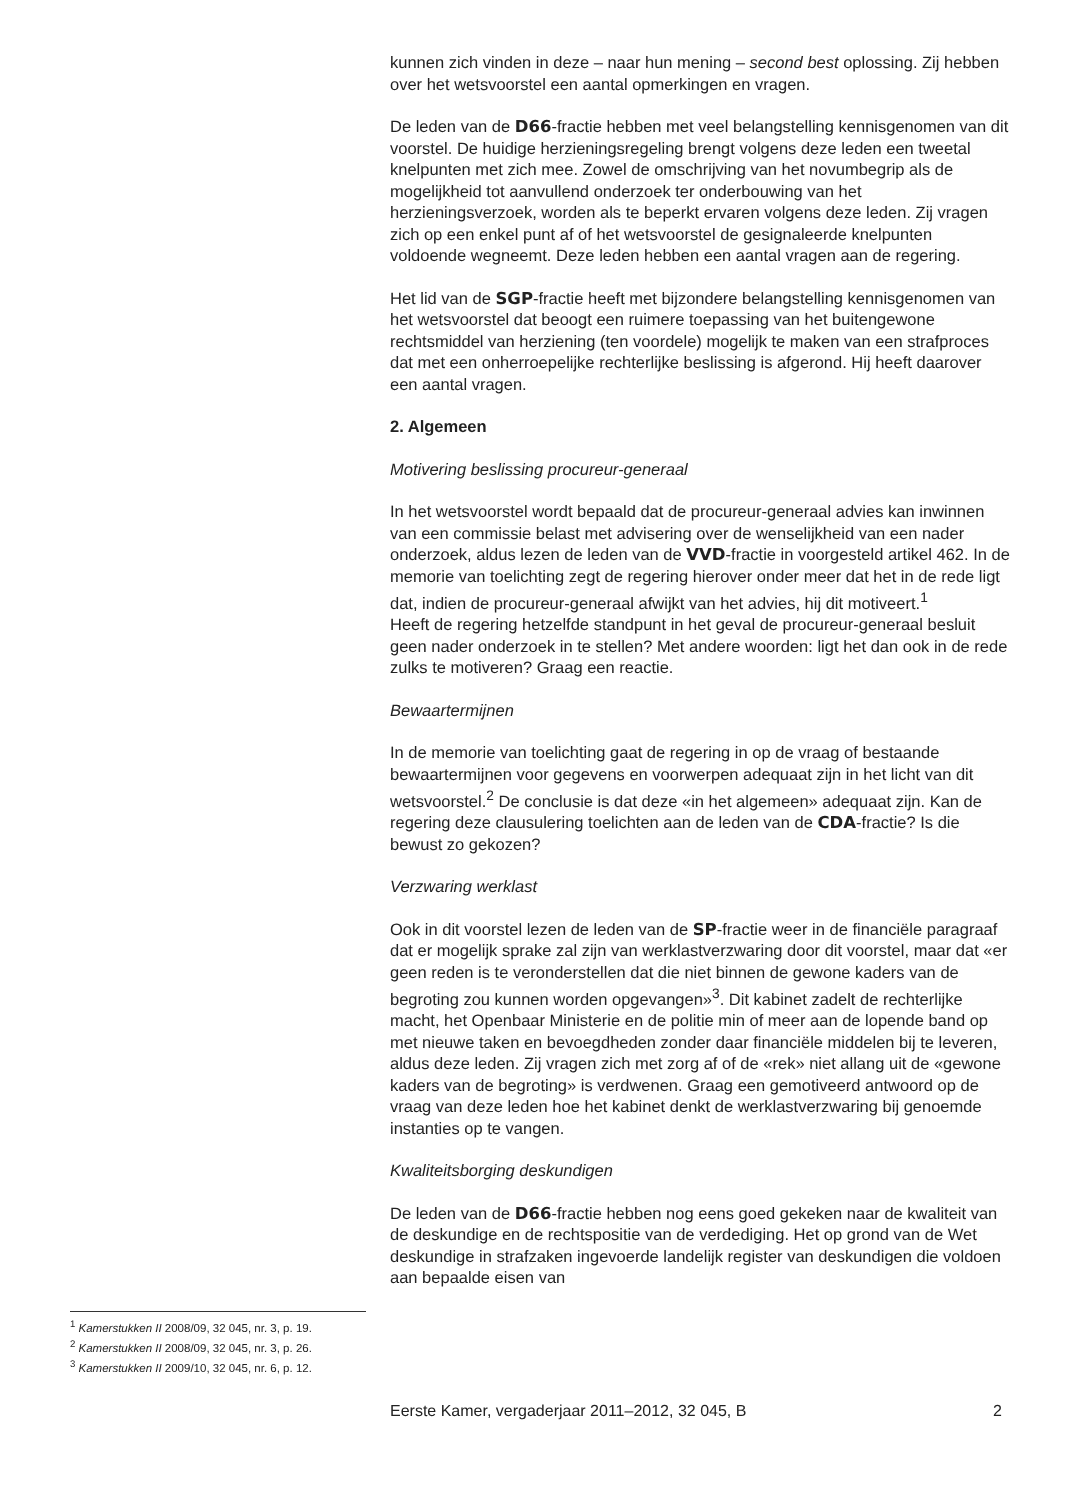kunnen zich vinden in deze – naar hun mening – second best oplossing. Zij hebben over het wetsvoorstel een aantal opmerkingen en vragen.
De leden van de D66-fractie hebben met veel belangstelling kennisgenomen van dit voorstel. De huidige herzieningsregeling brengt volgens deze leden een tweetal knelpunten met zich mee. Zowel de omschrijving van het novumbegrip als de mogelijkheid tot aanvullend onderzoek ter onderbouwing van het herzieningsverzoek, worden als te beperkt ervaren volgens deze leden. Zij vragen zich op een enkel punt af of het wetsvoorstel de gesignaleerde knelpunten voldoende wegneemt. Deze leden hebben een aantal vragen aan de regering.
Het lid van de SGP-fractie heeft met bijzondere belangstelling kennisgenomen van het wetsvoorstel dat beoogt een ruimere toepassing van het buitengewone rechtsmiddel van herziening (ten voordele) mogelijk te maken van een strafproces dat met een onherroepelijke rechterlijke beslissing is afgerond. Hij heeft daarover een aantal vragen.
2. Algemeen
Motivering beslissing procureur-generaal
In het wetsvoorstel wordt bepaald dat de procureur-generaal advies kan inwinnen van een commissie belast met advisering over de wenselijkheid van een nader onderzoek, aldus lezen de leden van de VVD-fractie in voorgesteld artikel 462. In de memorie van toelichting zegt de regering hierover onder meer dat het in de rede ligt dat, indien de procureur-generaal afwijkt van het advies, hij dit motiveert.<sup>1</sup>
Heeft de regering hetzelfde standpunt in het geval de procureur-generaal besluit geen nader onderzoek in te stellen? Met andere woorden: ligt het dan ook in de rede zulks te motiveren? Graag een reactie.
Bewaartermijnen
In de memorie van toelichting gaat de regering in op de vraag of bestaande bewaartermijnen voor gegevens en voorwerpen adequaat zijn in het licht van dit wetsvoorstel.<sup>2</sup> De conclusie is dat deze «in het algemeen» adequaat zijn. Kan de regering deze clausulering toelichten aan de leden van de CDA-fractie? Is die bewust zo gekozen?
Verzwaring werklast
Ook in dit voorstel lezen de leden van de SP-fractie weer in de financiële paragraaf dat er mogelijk sprake zal zijn van werklastverzwaring door dit voorstel, maar dat «er geen reden is te veronderstellen dat die niet binnen de gewone kaders van de begroting zou kunnen worden opgevangen»<sup>3</sup>. Dit kabinet zadelt de rechterlijke macht, het Openbaar Ministerie en de politie min of meer aan de lopende band op met nieuwe taken en bevoegdheden zonder daar financiële middelen bij te leveren, aldus deze leden. Zij vragen zich met zorg af of de «rek» niet allang uit de «gewone kaders van de begroting» is verdwenen. Graag een gemotiveerd antwoord op de vraag van deze leden hoe het kabinet denkt de werklastverzwaring bij genoemde instanties op te vangen.
Kwaliteitsborging deskundigen
De leden van de D66-fractie hebben nog eens goed gekeken naar de kwaliteit van de deskundige en de rechtspositie van de verdediging. Het op grond van de Wet deskundige in strafzaken ingevoerde landelijk register van deskundigen die voldoen aan bepaalde eisen van
<sup>1</sup> Kamerstukken II 2008/09, 32 045, nr. 3, p. 19.
<sup>2</sup> Kamerstukken II 2008/09, 32 045, nr. 3, p. 26.
<sup>3</sup> Kamerstukken II 2009/10, 32 045, nr. 6, p. 12.
Eerste Kamer, vergaderjaar 2011–2012, 32 045, B 2